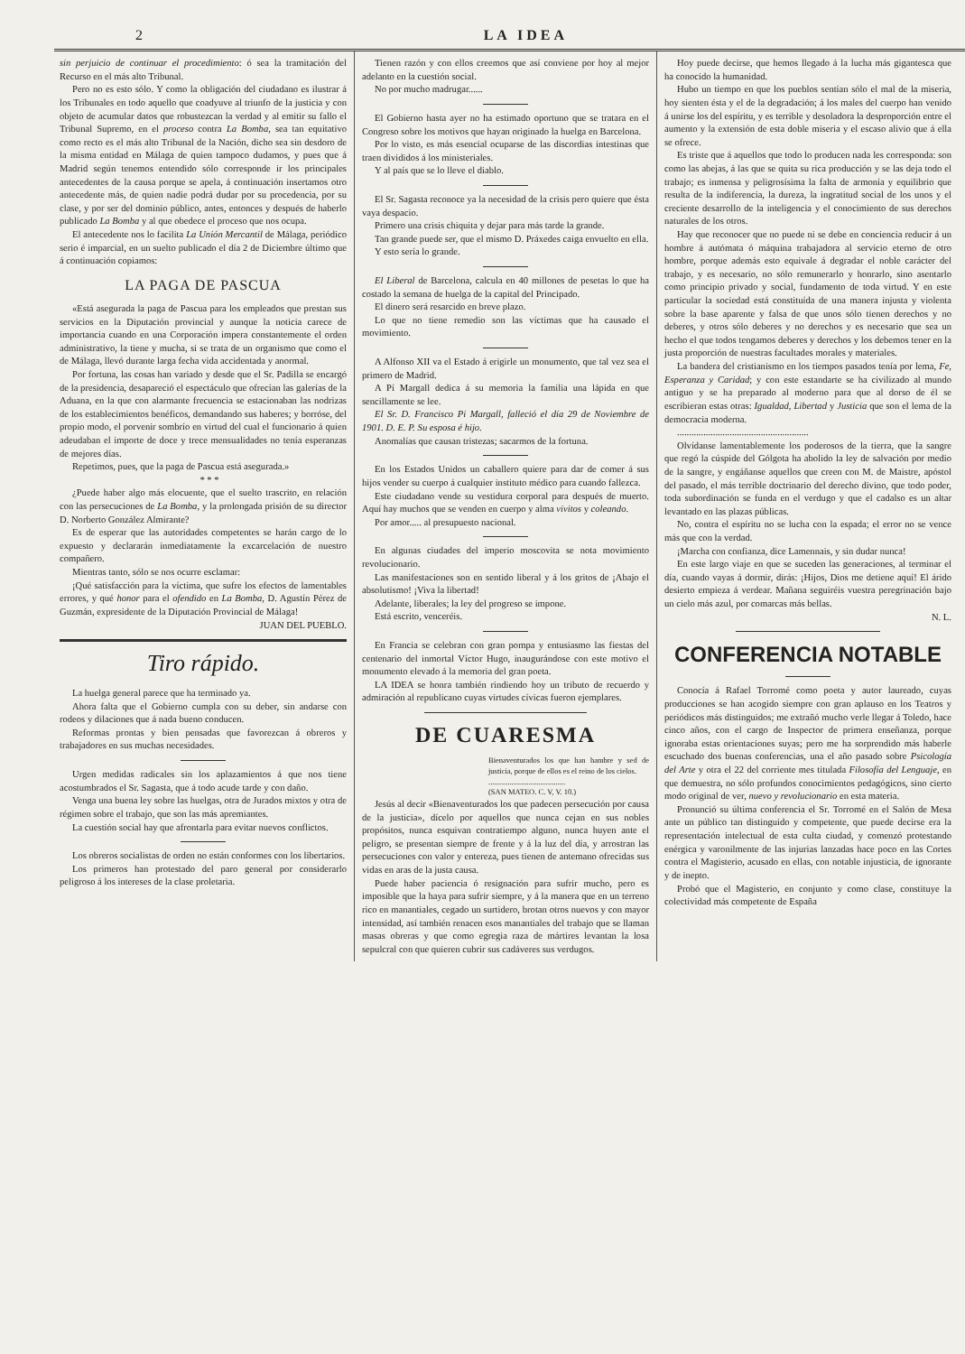2 LA IDEA
sin perjuicio de continuar el procedimiento: ó sea la tramitación del Recurso en el más alto Tribunal.
Pero no es esto sólo. Y como la obligación del ciudadano es ilustrar á los Tribunales en todo aquello que coadyuve al triunfo de la justicia y con objeto de acumular datos que robustezcan la verdad y al emitir su fallo el Tribunal Supremo, en el proceso contra La Bomba, sea tan equitativo como recto es el más alto Tribunal de la Nación, dicho sea sin desdoro de la misma entidad en Málaga de quien tampoco dudamos, y pues que á Madrid según tenemos entendido sólo corresponde ir los principales antecedentes de la causa porque se apela, á continuación insertamos otro antecedente más, de quien nadie podrá dudar por su procedencia, por su clase, y por ser del dominio público, antes, entonces y después de haberlo publicado La Bomba y al que obedece el proceso que nos ocupa.
El antecedente nos lo facilita La Unión Mercantil de Málaga, periódico serio é imparcial, en un suelto publicado el día 2 de Diciembre último que á continuación copiamos:
LA PAGA DE PASCUA
«Está asegurada la paga de Pascua para los empleados que prestan sus servicios en la Diputación provincial y aunque la noticia carece de importancia cuando en una Corporación impera constantemente el orden administrativo, la tiene y mucha, si se trata de un organismo que como el de Málaga, llevó durante larga fecha vida accidentada y anormal.
Por fortuna, las cosas han variado y desde que el Sr. Padilla se encargó de la presidencia, desapareció el espectáculo que ofrecían las galerías de la Aduana, en la que con alarmante frecuencia se estacionaban las nodrizas de los establecimientos benéficos, demandando sus haberes; y borróse, del propio modo, el porvenir sombrío en virtud del cual el funcionario á quien adeudaban el importe de doce y trece mensualidades no tenía esperanzas de mejores días.
Repetimos, pues, que la paga de Pascua está asegurada.»
* * *
¿Puede haber algo más elocuente, que el suelto trascrito, en relación con las persecuciones de La Bomba, y la prolongada prisión de su director D. Norberto González Almirante?
Es de esperar que las autoridades competentes se harán cargo de lo expuesto y declararán inmediatamente la excarcelación de nuestro compañero.
Mientras tanto, sólo se nos ocurre esclamar:
¡Qué satisfacción para la víctima, que sufre los efectos de lamentables errores, y qué honor para el ofendido en La Bomba, D. Agustín Pérez de Guzmán, expresidente de la Diputación Provincial de Málaga!
JUAN DEL PUEBLO.
Tiro rápido.
La huelga general parece que ha terminado ya.
Ahora falta que el Gobierno cumpla con su deber, sin andarse con rodeos y dilaciones que á nada bueno conducen.
Reformas prontas y bien pensadas que favorezcan á obreros y trabajadores en sus muchas necesidades.
Urgen medidas radicales sin los aplazamientos á que nos tiene acostumbrados el Sr. Sagasta, que á todo acude tarde y con daño.
Venga una buena ley sobre las huelgas, otra de Jurados mixtos y otra de régimen sobre el trabajo, que son las más apremiantes.
La cuestión social hay que afrontarla para evitar nuevos conflictos.
Los obreros socialistas de orden no están conformes con los libertarios.
Los primeros han protestado del paro general por considerarlo peligroso á los intereses de la clase proletaria.
Tienen razón y con ellos creemos que así conviene por hoy al mejor adelanto en la cuestión social.
No por mucho madrugar......
El Gobierno hasta ayer no ha estimado oportuno que se tratara en el Congreso sobre los motivos que hayan originado la huelga en Barcelona.
Por lo visto, es más esencial ocuparse de las discordias intestinas que traen divididos á los ministeriales.
Y al país que se lo lleve el diablo.
El Sr. Sagasta reconoce ya la necesidad de la crisis pero quiere que ésta vaya despacio.
Primero una crisis chiquita y dejar para más tarde la grande.
Tan grande puede ser, que el mismo D. Práxedes caiga envuelto en ella.
Y esto sería lo grande.
El Liberal de Barcelona, calcula en 40 millones de pesetas lo que ha costado la semana de huelga de la capital del Principado.
El dinero será resarcido en breve plazo.
Lo que no tiene remedio son las víctimas que ha causado el movimiento.
A Alfonso XII va el Estado á erigirle un monumento, que tal vez sea el primero de Madrid.
A Pí Margall dedica á su memoria la familia una lápida en que sencillamente se lee.
El Sr. D. Francisco Pi Margall, falleció el día 29 de Noviembre de 1901. D. E. P. Su esposa é hijo.
Anomalías que causan tristezas; sacarmos de la fortuna.
En los Estados Unidos un caballero quiere para dar de comer á sus hijos vender su cuerpo á cualquier instituto médico para cuando fallezca.
Este ciudadano vende su vestidura corporal para después de muerto. Aquí hay muchos que se venden en cuerpo y alma vivitos y coleando.
Por amor..... al presupuesto nacional.
En algunas ciudades del imperio moscovita se nota movimiento revolucionario.
Las manifestaciones son en sentido liberal y á los gritos de ¡Abajo el absolutismo! ¡Viva la libertad!
Adelante, liberales; la ley del progreso se impone.
Está escrito, venceréis.
En Francia se celebran con gran pompa y entusiasmo las fiestas del centenario del inmortal Víctor Hugo, inaugurándose con este motivo el monumento elevado á la memoria del gran poeta.
LA IDEA se honra también rindiendo hoy un tributo de recuerdo y admiración al republicano cuyas virtudes cívicas fueron ejemplares.
DE CUARESMA
Bienaventurados los que han hambre y sed de justicia, porque de ellos es el reino de los cielos.
........................................
(SAN MATEO. C. V, V. 10.)
Jesús al decir «Bienaventurados los que padecen persecución por causa de la justicia», dícelo por aquellos que nunca cejan en sus nobles propósitos, nunca esquivan contratiempo alguno, nunca huyen ante el peligro, se presentan siempre de frente y á la luz del día, y arrostran las persecuciones con valor y entereza, pues tienen de antemano ofrecidas sus vidas en aras de la justa causa.
Puede haber paciencia ó resignación para sufrir mucho, pero es imposible que la haya para sufrir siempre, y á la manera que en un terreno rico en manantiales, cegado un surtidero, brotan otros nuevos y con mayor intensidad, así también renacen esos manantiales del trabajo que se llaman masas obreras y que como egregia raza de mártires levantan la losa sepulcral con que quieren cubrir sus cadáveres sus verdugos.
Hoy puede decirse, que hemos llegado á la lucha más gigantesca que ha conocido la humanidad.
Hubo un tiempo en que los pueblos sentían sólo el mal de la miseria, hoy sienten ésta y el de la degradación; á los males del cuerpo han venido á unirse los del espíritu, y es terrible y desoladora la desproporción entre el aumento y la extensión de esta doble miseria y el escaso alivio que á ella se ofrece.
Es triste que á aquellos que todo lo producen nada les corresponda: son como las abejas, á las que se quita su rica producción y se las deja todo el trabajo; es inmensa y peligrosísima la falta de armonía y equilibrio que resulta de la indiferencia, la dureza, la ingratitud social de los unos y el creciente desarrollo de la inteligencia y el conocimiento de sus derechos naturales de los otros.
Hay que reconocer que no puede ni se debe en conciencia reducir á un hombre á autómata ó máquina trabajadora al servicio eterno de otro hombre, porque además esto equivale á degradar el noble carácter del trabajo, y es necesario, no sólo remunerarlo y honrarlo, sino asentarlo como principio privado y social, fundamento de toda virtud. Y en este particular la sociedad está constituída de una manera injusta y violenta sobre la base aparente y falsa de que unos sólo tienen derechos y no deberes, y otros sólo deberes y no derechos y es necesario que sea un hecho el que todos tengamos deberes y derechos y los debemos tener en la justa proporción de nuestras facultades morales y materiales.
La bandera del cristianismo en los tiempos pasados tenía por lema, Fe, Esperanza y Caridad; y con este estandarte se ha civilizado al mundo antiguo y se ha preparado al moderno para que al dorso de él se escribieran estas otras: Igualdad, Libertad y Justicia que son el lema de la democracia moderna.
.......................................................
Olvídanse lamentablemente los poderosos de la tierra, que la sangre que regó la cúspide del Gólgota ha abolido la ley de salvación por medio de la sangre, y engáñanse aquellos que creen con M. de Maistre, apóstol del pasado, el más terrible doctrinario del derecho divino, que todo poder, toda subordinación se funda en el verdugo y que el cadalso es un altar levantado en las plazas públicas.
No, contra el espíritu no se lucha con la espada; el error no se vence más que con la verdad.
¡Marcha con confianza, dice Lamennais, y sin dudar nunca!
En este largo viaje en que se suceden las generaciones, al terminar el día, cuando vayas á dormir, dirás: ¡Hijos, Dios me detiene aquí! El árido desierto empieza á verdear. Mañana seguiréis vuestra peregrinación bajo un cielo más azul, por comarcas más bellas.
N. L.
CONFERENCIA NOTABLE
Conocía á Rafael Torromé como poeta y autor laureado, cuyas producciones se han acogido siempre con gran aplauso en los Teatros y periódicos más distinguidos; me extrañó mucho verle llegar á Toledo, hace cinco años, con el cargo de Inspector de primera enseñanza, porque ignoraba estas orientaciones suyas; pero me ha sorprendido más haberle escuchado dos buenas conferencias, una el año pasado sobre Psicología del Arte y otra el 22 del corriente mes titulada Filosofía del Lenguaje, en que demuestra, no sólo profundos conocimientos pedagógicos, sino cierto modo original de ver, nuevo y revolucionario en esta materia.
Pronunció su última conferencia el Sr. Torromé en el Salón de Mesa ante un público tan distinguido y competente, que puede decirse era la representación intelectual de esta culta ciudad, y comenzó protestando enérgica y varonilmente de las injurias lanzadas hace poco en las Cortes contra el Magisterio, acusado en ellas, con notable injusticia, de ignorante y de inepto.
Probó que el Magisterio, en conjunto y como clase, constituye la colectividad más competente de España